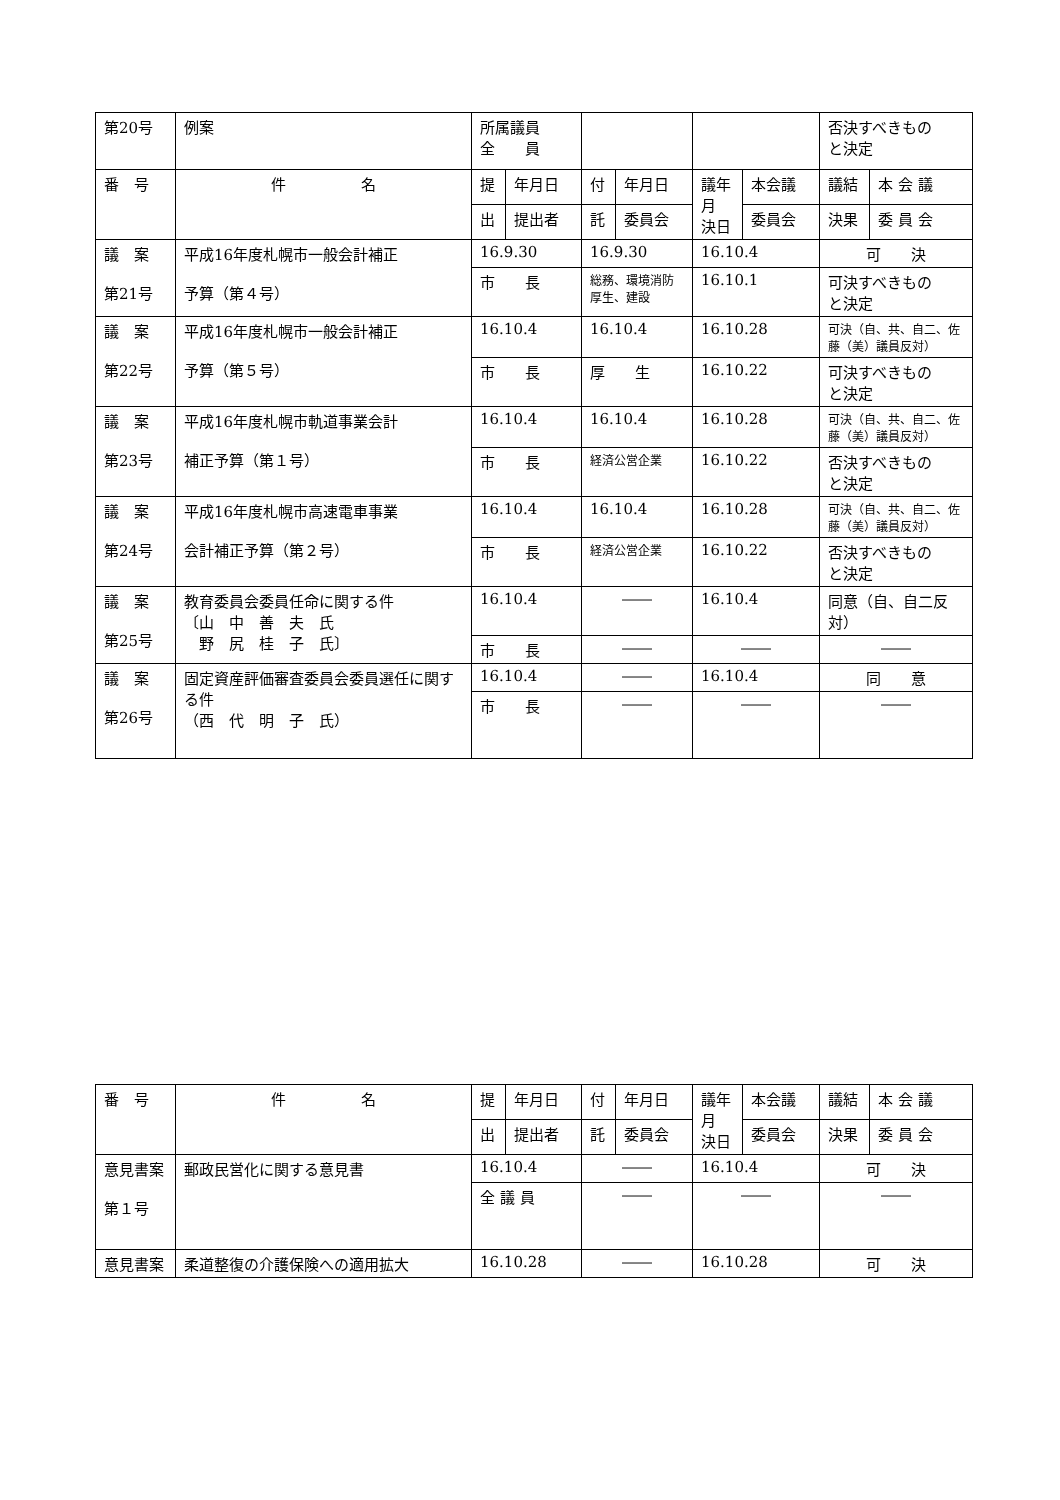| 第20号 | 例案 | 所属議員 全 員 | | | | | | 否決すべきもの と決定 | |
| 番 号 | 件 名 | 提 | 年月日 | 付 | 年月日 | 議年月 決日 | 本会議 | 議結 | 本 会 議 |
| | | 出 | 提出者 | 託 | 委員会 | | 委員会 | 決果 | 委 員 会 |
| 議 案 第21号 | 平成16年度札幌市一般会計補正 予算（第４号） | 16.9.30 | | 16.9.30 | | 16.10.4 | | 可 決 | |
| | | 市 長 | | 総務、環境消防 厚生、建設 | | 16.10.1 | | 可決すべきもの と決定 | |
| 議 案 第22号 | 平成16年度札幌市一般会計補正 予算（第５号） | 16.10.4 | | 16.10.4 | | 16.10.28 | | 可決（自、共、自二、佐藤（美）議員反対） | |
| | | 市 長 | | 厚 生 | | 16.10.22 | | 可決すべきもの と決定 | |
| 議 案 第23号 | 平成16年度札幌市軌道事業会計 補正予算（第１号） | 16.10.4 | | 16.10.4 | | 16.10.28 | | 可決（自、共、自二、佐藤（美）議員反対） | |
| | | 市 長 | | 経済公営企業 | | 16.10.22 | | 否決すべきもの と決定 | |
| 議 案 第24号 | 平成16年度札幌市高速電車事業 会計補正予算（第２号） | 16.10.4 | | 16.10.4 | | 16.10.28 | | 可決（自、共、自二、佐藤（美）議員反対） | |
| | | 市 長 | | 経済公営企業 | | 16.10.22 | | 否決すべきもの と決定 | |
| 議 案 第25号 | 教育委員会委員任命に関する件 〔山 中 善 夫 氏 野 尻 桂 子 氏〕 | 16.10.4 | | ―― | | 16.10.4 | | 同意（自、自二反対） | |
| | | 市 長 | | ―― | | ―― | | ―― | |
| 議 案 第26号 | 固定資産評価審査委員会委員選任に関する件 （西 代 明 子 氏） | 16.10.4 | | ―― | | 16.10.4 | | 同 意 | |
| | | 市 長 | | ―― | | ―― | | ―― | |
| 番 号 | 件 名 | 提 | 年月日 | 付 | 年月日 | 議年月 決日 | 本会議 | 議結 | 本 会 議 |
| --- | --- | --- | --- | --- | --- | --- | --- | --- | --- |
| | | 出 | 提出者 | 託 | 委員会 | | 委員会 | 決果 | 委 員 会 |
| 意見書案 第１号 | 郵政民営化に関する意見書 | 16.10.4 | | ―― | | 16.10.4 | | 可 決 | |
| | | 全 議 員 | | ―― | | ―― | | ―― | |
| 意見書案 | 柔道整復の介護保険への適用拡大 | 16.10.28 | | ―― | | 16.10.28 | | 可 決 | |